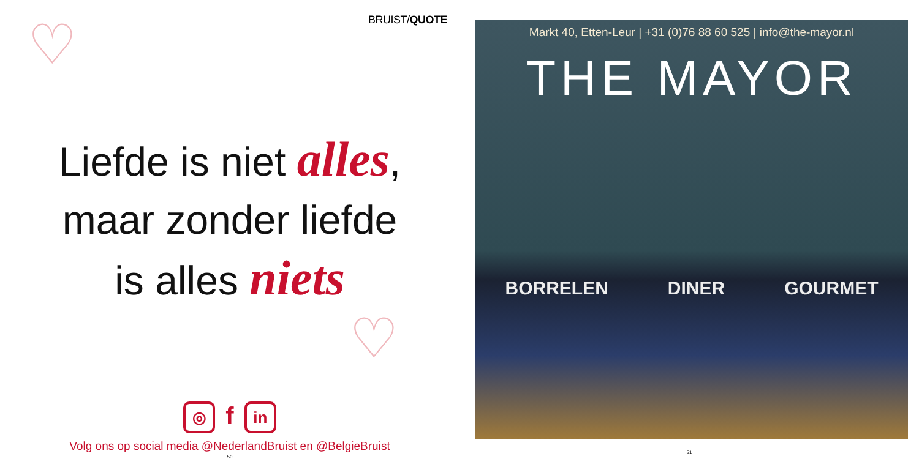♡
♡
BRUIST/QUOTE
Liefde is niet alles,
maar zonder liefde
is alles niets
◎ f in
Volg ons op social media @NederlandBruist en @BelgieBruist
50
Markt 40, Etten-Leur | +31 (0)76 88 60 525 | info@the-mayor.nl
THE MAYOR
BORRELEN DINER GOURMET
51